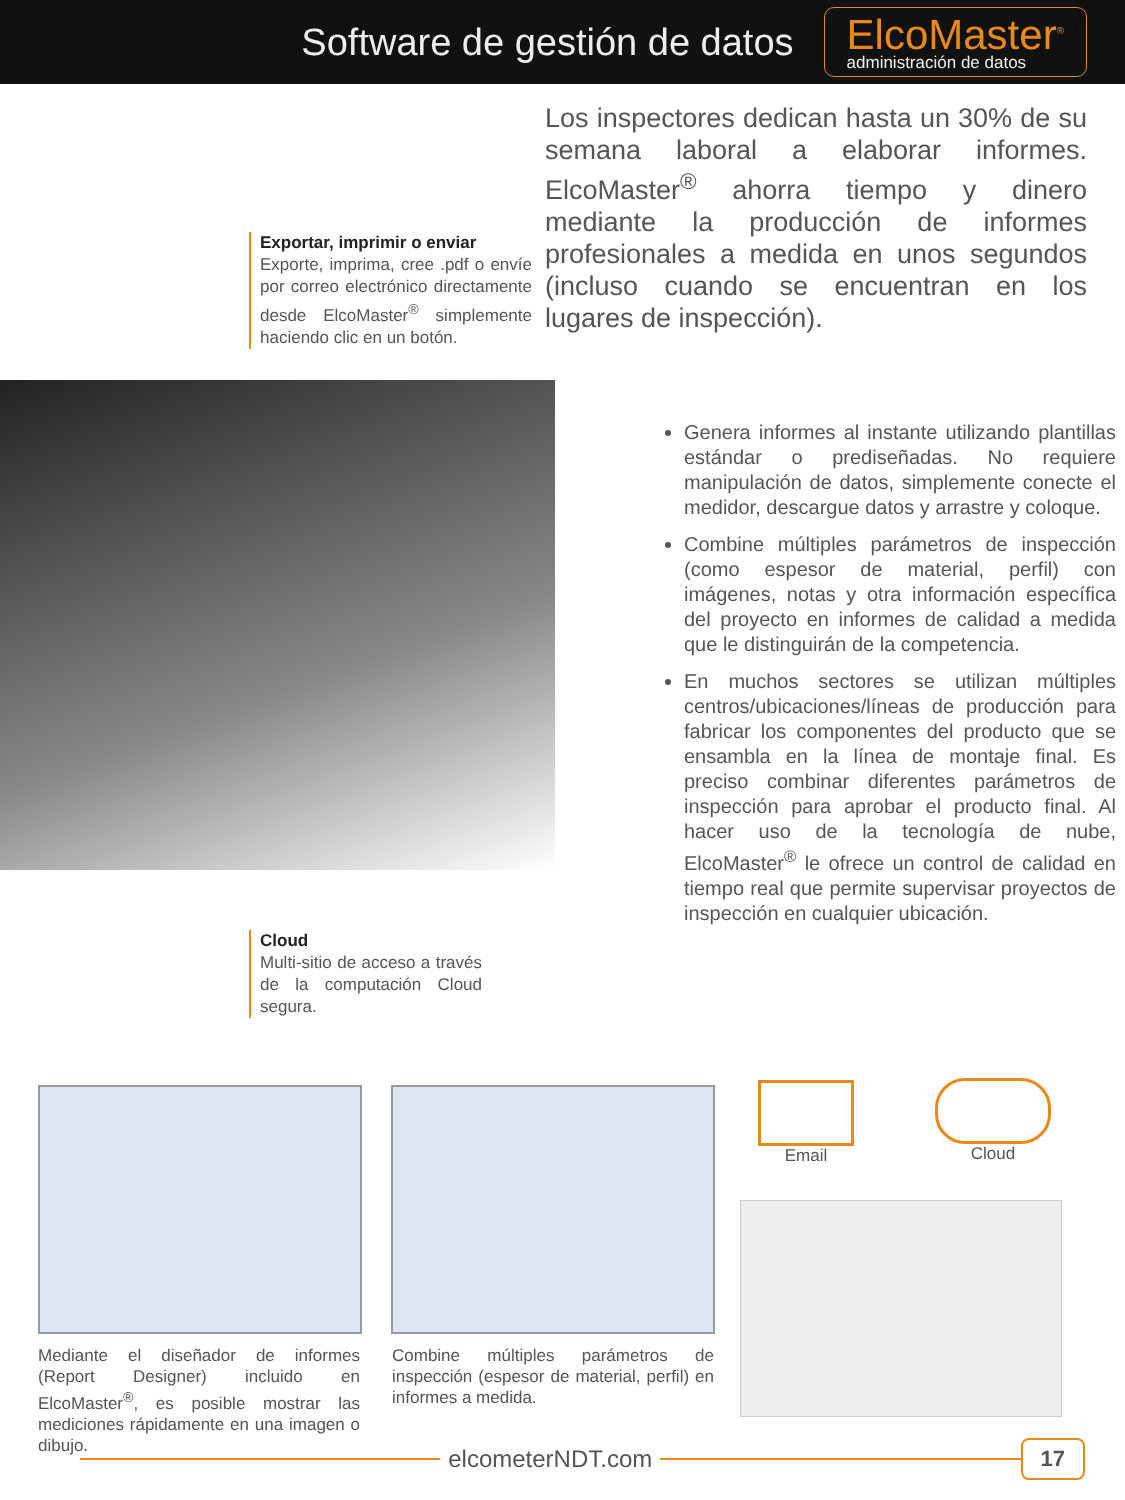Software de gestión de datos
ElcoMaster<sup>®</sup>
administración de datos
Los inspectores dedican hasta un 30% de su semana laboral a elaborar informes. ElcoMaster<sup>®</sup> ahorra tiempo y dinero mediante la producción de informes profesionales a medida en unos segundos (incluso cuando se encuentran en los lugares de inspección).
Exportar, imprimir o enviar
Exporte, imprima, cree .pdf o envíe por correo electrónico directamente desde ElcoMaster<sup>®</sup> simplemente haciendo clic en un botón.
Genera informes al instante utilizando plantillas estándar o prediseñadas. No requiere manipulación de datos, simplemente conecte el medidor, descargue datos y arrastre y coloque.
Combine múltiples parámetros de inspección (como espesor de material, perfil) con imágenes, notas y otra información específica del proyecto en informes de calidad a medida que le distinguirán de la competencia.
En muchos sectores se utilizan múltiples centros/ubicaciones/líneas de producción para fabricar los componentes del producto que se ensambla en la línea de montaje final. Es preciso combinar diferentes parámetros de inspección para aprobar el producto final. Al hacer uso de la tecnología de nube, ElcoMaster<sup>®</sup> le ofrece un control de calidad en tiempo real que permite supervisar proyectos de inspección en cualquier ubicación.
Cloud
Multi-sitio de acceso a través de la computación Cloud segura.
Mediante el diseñador de informes (Report Designer) incluido en ElcoMaster<sup>®</sup>, es posible mostrar las mediciones rápidamente en una imagen o dibujo.
Combine múltiples parámetros de inspección (espesor de material, perfil) en informes a medida.
Email Cloud
elcometerNDT.com
17